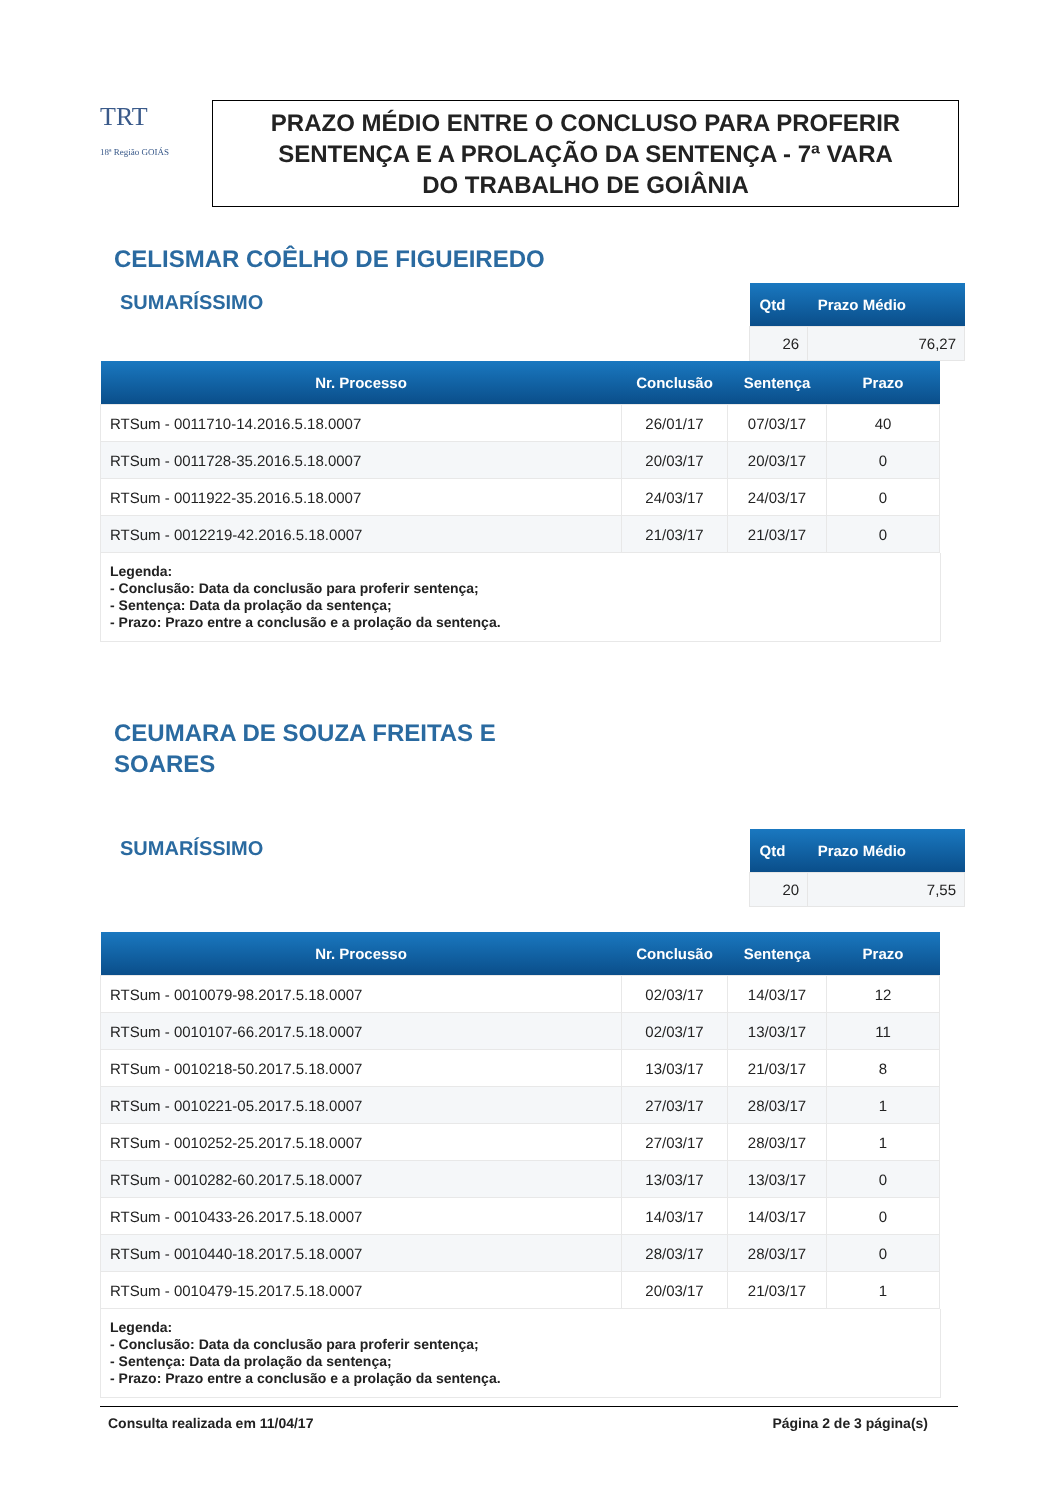TRT
18ª Região GOIÁS
PRAZO MÉDIO ENTRE O CONCLUSO PARA PROFERIR
SENTENÇA E A PROLAÇÃO DA SENTENÇA - 7ª VARA
DO TRABALHO DE GOIÂNIA
CELISMAR COÊLHO DE FIGUEIREDO
SUMARÍSSIMO
| Qtd | Prazo Médio |
| --- | --- |
| 26 | 76,27 |
| Nr. Processo | Conclusão | Sentença | Prazo |
| --- | --- | --- | --- |
| RTSum - 0011710-14.2016.5.18.0007 | 26/01/17 | 07/03/17 | 40 |
| RTSum - 0011728-35.2016.5.18.0007 | 20/03/17 | 20/03/17 | 0 |
| RTSum - 0011922-35.2016.5.18.0007 | 24/03/17 | 24/03/17 | 0 |
| RTSum - 0012219-42.2016.5.18.0007 | 21/03/17 | 21/03/17 | 0 |
Legenda:
- Conclusão: Data da conclusão para proferir sentença;
- Sentença: Data da prolação da sentença;
- Prazo: Prazo entre a conclusão e a prolação da sentença.
CEUMARA DE SOUZA FREITAS E
SOARES
SUMARÍSSIMO
| Qtd | Prazo Médio |
| --- | --- |
| 20 | 7,55 |
| Nr. Processo | Conclusão | Sentença | Prazo |
| --- | --- | --- | --- |
| RTSum - 0010079-98.2017.5.18.0007 | 02/03/17 | 14/03/17 | 12 |
| RTSum - 0010107-66.2017.5.18.0007 | 02/03/17 | 13/03/17 | 11 |
| RTSum - 0010218-50.2017.5.18.0007 | 13/03/17 | 21/03/17 | 8 |
| RTSum - 0010221-05.2017.5.18.0007 | 27/03/17 | 28/03/17 | 1 |
| RTSum - 0010252-25.2017.5.18.0007 | 27/03/17 | 28/03/17 | 1 |
| RTSum - 0010282-60.2017.5.18.0007 | 13/03/17 | 13/03/17 | 0 |
| RTSum - 0010433-26.2017.5.18.0007 | 14/03/17 | 14/03/17 | 0 |
| RTSum - 0010440-18.2017.5.18.0007 | 28/03/17 | 28/03/17 | 0 |
| RTSum - 0010479-15.2017.5.18.0007 | 20/03/17 | 21/03/17 | 1 |
Legenda:
- Conclusão: Data da conclusão para proferir sentença;
- Sentença: Data da prolação da sentença;
- Prazo: Prazo entre a conclusão e a prolação da sentença.
Consulta realizada em 11/04/17 Página 2 de 3 página(s)